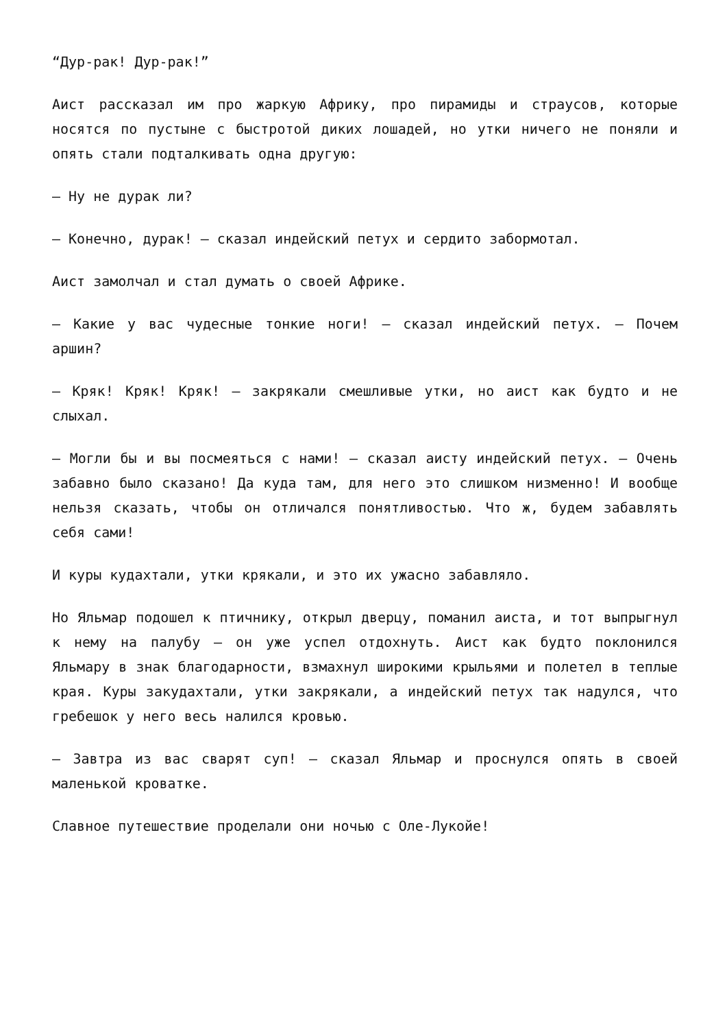“Дур-рак! Дур-рак!”
Аист рассказал им про жаркую Африку, про пирамиды и страусов, которые носятся по пустыне с быстротой диких лошадей, но утки ничего не поняли и опять стали подталкивать одна другую:
— Ну не дурак ли?
— Конечно, дурак! — сказал индейский петух и сердито забормотал.
Аист замолчал и стал думать о своей Африке.
— Какие у вас чудесные тонкие ноги! — сказал индейский петух. — Почем аршин?
— Кряк! Кряк! Кряк! — закрякали смешливые утки, но аист как будто и не слыхал.
— Могли бы и вы посмеяться с нами! — сказал аисту индейский петух. — Очень забавно было сказано! Да куда там, для него это слишком низменно! И вообще нельзя сказать, чтобы он отличался понятливостью. Что ж, будем забавлять себя сами!
И куры кудахтали, утки крякали, и это их ужасно забавляло.
Но Яльмар подошел к птичнику, открыл дверцу, поманил аиста, и тот выпрыгнул к нему на палубу — он уже успел отдохнуть. Аист как будто поклонился Яльмару в знак благодарности, взмахнул широкими крыльями и полетел в теплые края. Куры закудахтали, утки закрякали, а индейский петух так надулся, что гребешок у него весь налился кровью.
— Завтра из вас сварят суп! — сказал Яльмар и проснулся опять в своей маленькой кроватке.
Славное путешествие проделали они ночью с Оле-Лукойе!